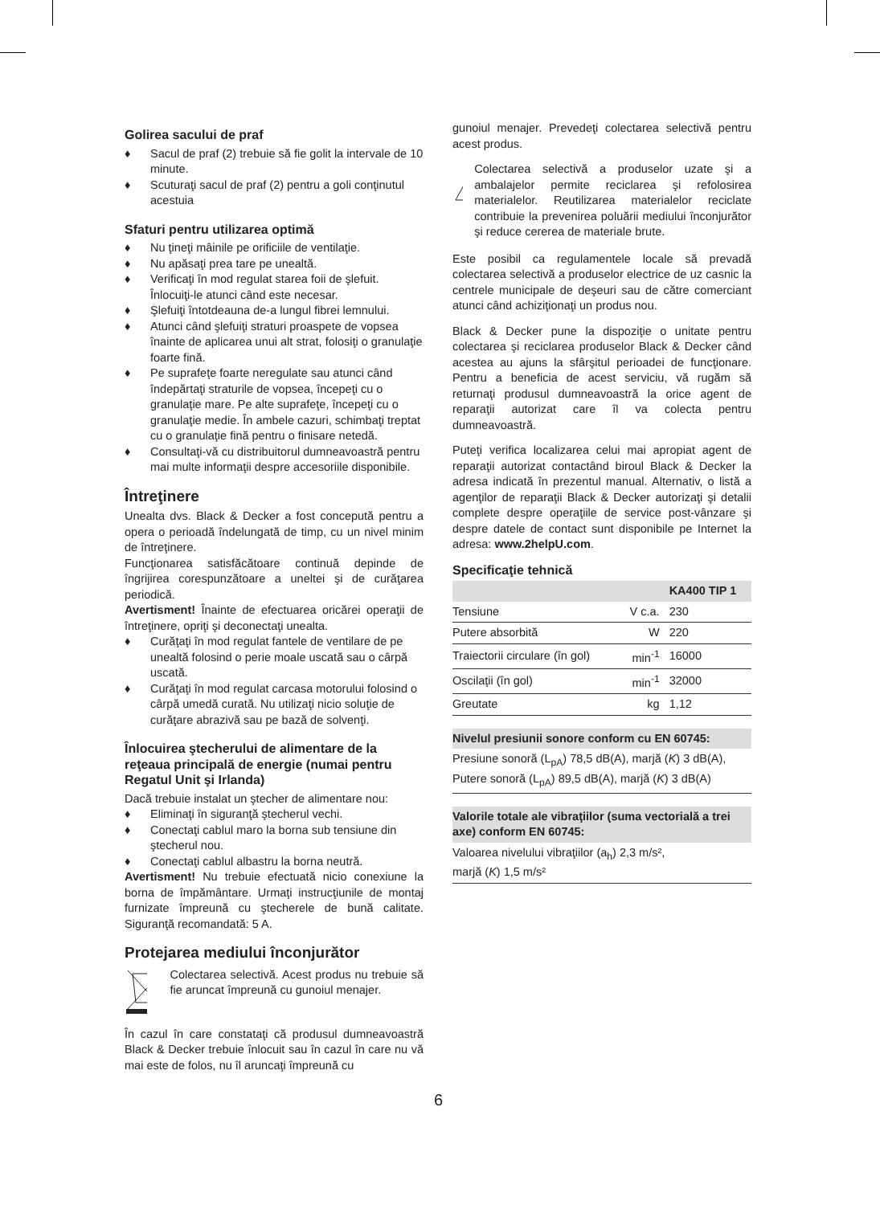Golirea sacului de praf
♦ Sacul de praf (2) trebuie să fie golit la intervale de 10 minute.
♦ Scuturaţi sacul de praf (2) pentru a goli conţinutul acestuia
Sfaturi pentru utilizarea optimă
♦ Nu ţineţi mâinile pe orificiile de ventilaţie.
♦ Nu apăsaţi prea tare pe unealtă.
♦ Verificaţi în mod regulat starea foii de şlefuit. Înlocuiţi-le atunci când este necesar.
♦ Şlefuiţi întotdeauna de-a lungul fibrei lemnului.
♦ Atunci când şlefuiţi straturi proaspete de vopsea înainte de aplicarea unui alt strat, folosiţi o granulaţie foarte fină.
♦ Pe suprafeţe foarte neregulate sau atunci când îndepărtaţi straturile de vopsea, începeţi cu o granulaţie mare. Pe alte suprafeţe, începeţi cu o granulaţie medie. În ambele cazuri, schimbaţi treptat cu o granulaţie fină pentru o finisare netedă.
♦ Consultaţi-vă cu distribuitorul dumneavoastră pentru mai multe informaţii despre accesoriile disponibile.
Întreţinere
Unealta dvs. Black & Decker a fost concepută pentru a opera o perioadă îndelungată de timp, cu un nivel minim de întreţinere.
Funcţionarea satisfăcătoare continuă depinde de îngrijirea corespunzătoare a uneltei şi de curăţarea periodică.
Avertisment! Înainte de efectuarea oricărei operaţii de întreţinere, opriţi şi deconectaţi unealta.
♦ Curăţaţi în mod regulat fantele de ventilare de pe unealtă folosind o perie moale uscată sau o cârpă uscată.
♦ Curăţaţi în mod regulat carcasa motorului folosind o cârpă umedă curată. Nu utilizaţi nicio soluţie de curăţare abrazivă sau pe bază de solvenţi.
Înlocuirea ştecherului de alimentare de la reţeaua principală de energie (numai pentru Regatul Unit şi Irlanda)
Dacă trebuie instalat un ştecher de alimentare nou:
♦ Eliminaţi în siguranţă ştecherul vechi.
♦ Conectaţi cablul maro la borna sub tensiune din ştecherul nou.
♦ Conectaţi cablul albastru la borna neutră.
Avertisment! Nu trebuie efectuată nicio conexiune la borna de împământare. Urmaţi instrucţiunile de montaj furnizate împreună cu ştecherele de bună calitate. Siguranţă recomandată: 5 A.
Protejarea mediului înconjurător
Colectarea selectivă. Acest produs nu trebuie să fie aruncat împreună cu gunoiul menajer.
În cazul în care constataţi că produsul dumneavoastră Black & Decker trebuie înlocuit sau în cazul în care nu vă mai este de folos, nu îl aruncaţi împreună cu
gunoiul menajer. Prevedeţi colectarea selectivă pentru acest produs.
Colectarea selectivă a produselor uzate şi a ambalajelor permite reciclarea şi refolosirea materialelor. Reutilizarea materialelor reciclate contribuie la prevenirea poluării mediului înconjurător şi reduce cererea de materiale brute.
Este posibil ca regulamentele locale să prevadă colectarea selectivă a produselor electrice de uz casnic la centrele municipale de deşeuri sau de către comerciant atunci când achiziţionaţi un produs nou.
Black & Decker pune la dispoziţie o unitate pentru colectarea şi reciclarea produselor Black & Decker când acestea au ajuns la sfârşitul perioadei de funcţionare. Pentru a beneficia de acest serviciu, vă rugăm să returnaţi produsul dumneavoastră la orice agent de reparaţii autorizat care îl va colecta pentru dumneavoastră.
Puteţi verifica localizarea celui mai apropiat agent de reparaţii autorizat contactând biroul Black & Decker la adresa indicată în prezentul manual. Alternativ, o listă a agenţilor de reparaţii Black & Decker autorizaţi şi detalii complete despre operaţiile de service post-vânzare şi despre datele de contact sunt disponibile pe Internet la adresa: www.2helpU.com.
Specificaţie tehnică
| | | KA400 TIP 1 |
| --- | --- | --- |
| Tensiune | V c.a. | 230 |
| Putere absorbită | W | 220 |
| Traiectorii circulare (în gol) | min<sup>-1</sup> | 16000 |
| Oscilaţii (în gol) | min<sup>-1</sup> | 32000 |
| Greutate | kg | 1,12 |
| Nivelul presiunii sonore conform cu EN 60745: |
| --- |
| Presiune sonoră (L<sub>pA</sub>) 78,5 dB(A), marjă ( K ) 3 dB(A), Putere sonoră (L<sub>pA</sub>) 89,5 dB(A), marjă ( K ) 3 dB(A) |
| Valorile totale ale vibraţiilor (suma vectorială a trei axe) conform EN 60745: |
| --- |
| Valoarea nivelului vibraţiilor (a<sub>h</sub>) 2,3 m/s², marjă ( K ) 1,5 m/s² |
6